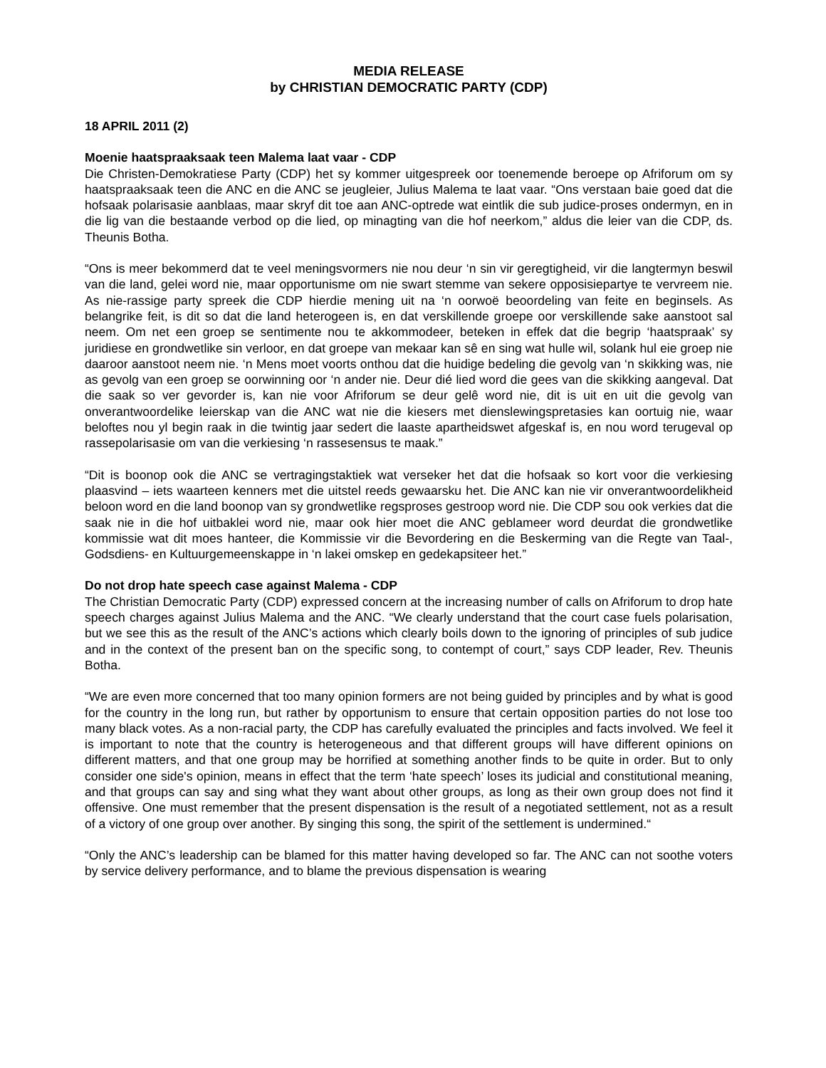MEDIA RELEASE
by CHRISTIAN DEMOCRATIC PARTY (CDP)
18 APRIL 2011 (2)
Moenie haatspraaksaak teen Malema laat vaar - CDP
Die Christen-Demokratiese Party (CDP) het sy kommer uitgespreek oor toenemende beroepe op Afriforum om sy haatspraaksaak teen die ANC en die ANC se jeugleier, Julius Malema te laat vaar. “Ons verstaan baie goed dat die hofsaak polarisasie aanblaas, maar skryf dit toe aan ANC-optrede wat eintlik die sub judice-proses ondermyn, en in die lig van die bestaande verbod op die lied, op minagting van die hof neerkom,” aldus die leier van die CDP, ds. Theunis Botha.
“Ons is meer bekommerd dat te veel meningsvormers nie nou deur ‘n sin vir geregtigheid, vir die langtermyn beswil van die land, gelei word nie, maar opportunisme om nie swart stemme van sekere opposisiepartye te vervreem nie. As nie-rassige party spreek die CDP hierdie mening uit na ‘n oorwoë beoordeling van feite en beginsels. As belangrike feit, is dit so dat die land heterogeen is, en dat verskillende groepe oor verskillende sake aanstoot sal neem. Om net een groep se sentimente nou te akkommodeer, beteken in effek dat die begrip ‘haatspraak’ sy juridiese en grondwetlike sin verloor, en dat groepe van mekaar kan sê en sing wat hulle wil, solank hul eie groep nie daaroor aanstoot neem nie. ‘n Mens moet voorts onthou dat die huidige bedeling die gevolg van ‘n skikking was, nie as gevolg van een groep se oorwinning oor ‘n ander nie. Deur dié lied word die gees van die skikking aangeval. Dat die saak so ver gevorder is, kan nie voor Afriforum se deur gelê word nie, dit is uit en uit die gevolg van onverantwoordelike leierskap van die ANC wat nie die kiesers met dienslewingspretasies kan oortuig nie, waar beloftes nou yl begin raak in die twintig jaar sedert die laaste apartheidswet afgeskaf is, en nou word terugeval op rassepolarisasie om van die verkiesing ‘n rassesensus te maak.”
“Dit is boonop ook die ANC se vertragingstaktiek wat verseker het dat die hofsaak so kort voor die verkiesing plaasvind – iets waarteen kenners met die uitstel reeds gewaarsku het. Die ANC kan nie vir onverantwoordelikheid beloon word en die land boonop van sy grondwetlike regsproses gestroop word nie. Die CDP sou ook verkies dat die saak nie in die hof uitbaklei word nie, maar ook hier moet die ANC geblameer word deurdat die grondwetlike kommissie wat dit moes hanteer, die Kommissie vir die Bevordering en die Beskerming van die Regte van Taal-, Godsdiens- en Kultuurgemeenskappe in ‘n lakei omskep en gedekapsiteer het.”
Do not drop hate speech case against Malema - CDP
The Christian Democratic Party (CDP) expressed concern at the increasing number of calls on Afriforum to drop hate speech charges against Julius Malema and the ANC. “We clearly understand that the court case fuels polarisation, but we see this as the result of the ANC’s actions which clearly boils down to the ignoring of principles of sub judice and in the context of the present ban on the specific song, to contempt of court,” says CDP leader, Rev. Theunis Botha.
“We are even more concerned that too many opinion formers are not being guided by principles and by what is good for the country in the long run, but rather by opportunism to ensure that certain opposition parties do not lose too many black votes. As a non-racial party, the CDP has carefully evaluated the principles and facts involved. We feel it is important to note that the country is heterogeneous and that different groups will have different opinions on different matters, and that one group may be horrified at something another finds to be quite in order. But to only consider one side's opinion, means in effect that the term ‘hate speech’ loses its judicial and constitutional meaning, and that groups can say and sing what they want about other groups, as long as their own group does not find it offensive. One must remember that the present dispensation is the result of a negotiated settlement, not as a result of a victory of one group over another. By singing this song, the spirit of the settlement is undermined.“
“Only the ANC’s leadership can be blamed for this matter having developed so far. The ANC can not soothe voters by service delivery performance, and to blame the previous dispensation is wearing